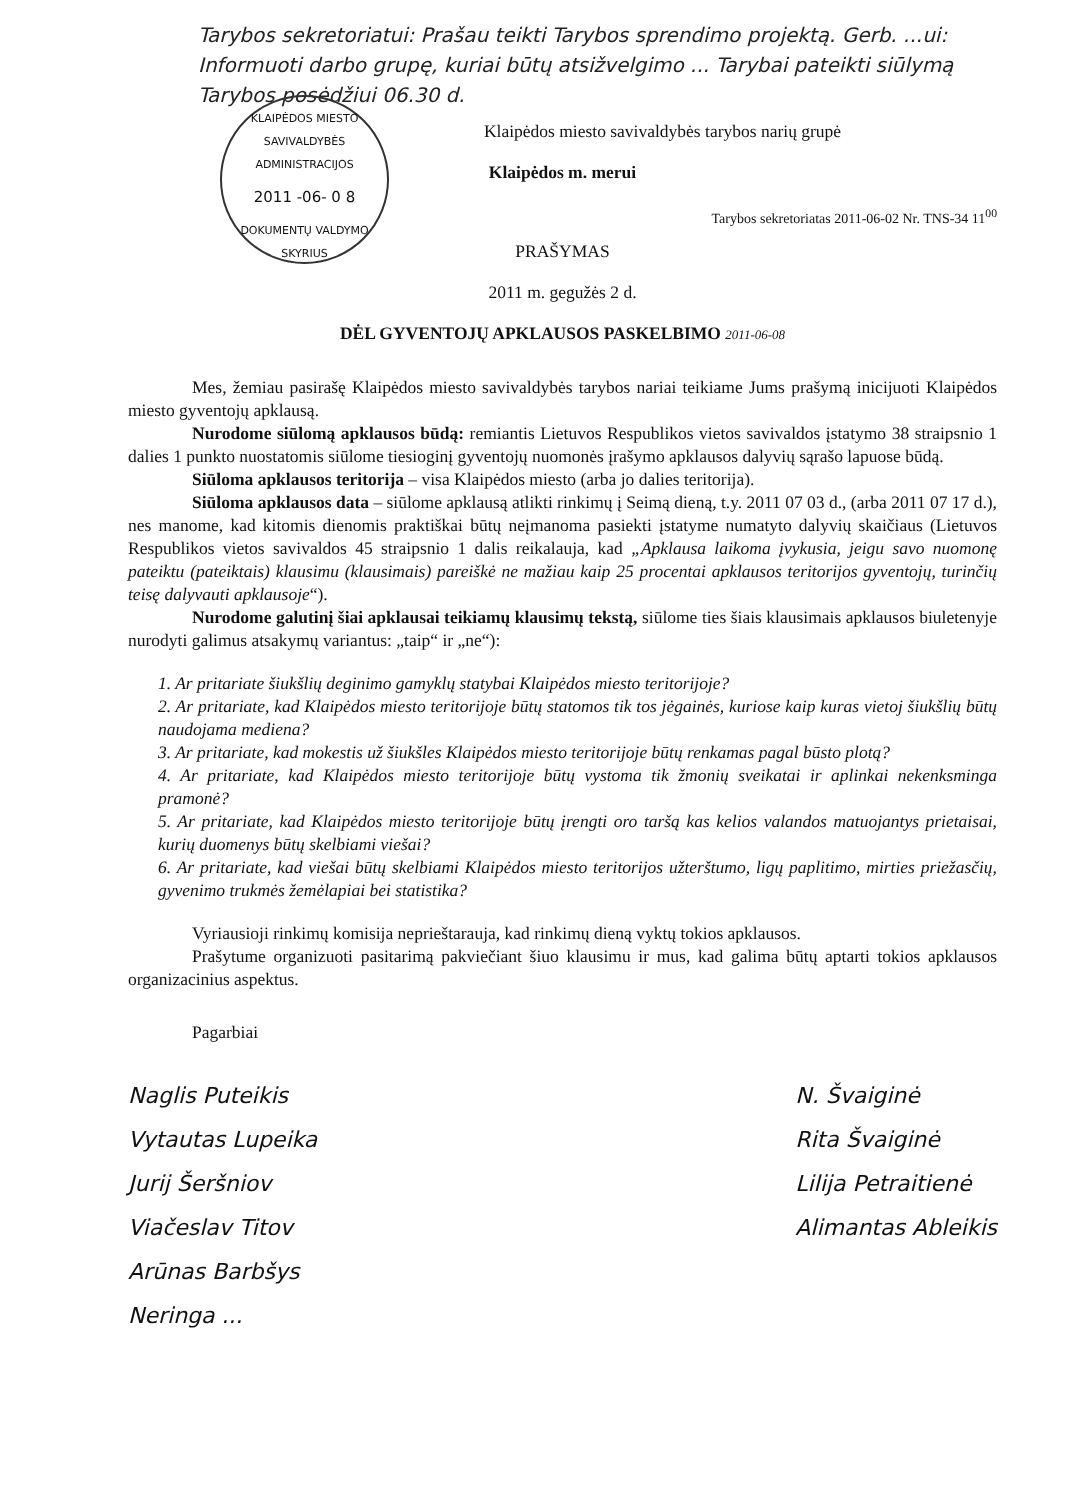Tarybos sekretoriatui: Prašau teikti Tarybos sprendimo projektą. Gerb. ...ui: Informuoti darbo grupę, kuriai būtų atsižvelgimo ... Tarybai pateikti siūlymą Tarybos posėdžiui 06.30 d.
KLAIPĖDOS MIESTO SAVIVALDYBĖS ADMINISTRACIJOS
2011 -06- 0 8
DOKUMENTŲ VALDYMO SKYRIUS
Klaipėdos miesto savivaldybės tarybos narių grupė
Klaipėdos m. merui
Tarybos sekretoriatas 2011-06-02 Nr. TNS-34 11<sup>00</sup>
PRAŠYMAS
2011 m. gegužės 2 d.
DĖL GYVENTOJŲ APKLAUSOS PASKELBIMO 2011-06-08
Mes, žemiau pasirašę Klaipėdos miesto savivaldybės tarybos nariai teikiame Jums prašymą inicijuoti Klaipėdos miesto gyventojų apklausą.
Nurodome siūlomą apklausos būdą: remiantis Lietuvos Respublikos vietos savivaldos įstatymo 38 straipsnio 1 dalies 1 punkto nuostatomis siūlome tiesioginį gyventojų nuomonės įrašymo apklausos dalyvių sąrašo lapuose būdą.
Siūloma apklausos teritorija – visa Klaipėdos miesto (arba jo dalies teritorija).
Siūloma apklausos data – siūlome apklausą atlikti rinkimų į Seimą dieną, t.y. 2011 07 03 d., (arba 2011 07 17 d.), nes manome, kad kitomis dienomis praktiškai būtų neįmanoma pasiekti įstatyme numatyto dalyvių skaičiaus (Lietuvos Respublikos vietos savivaldos 45 straipsnio 1 dalis reikalauja, kad „Apklausa laikoma įvykusia, jeigu savo nuomonę pateiktu (pateiktais) klausimu (klausimais) pareiškė ne mažiau kaip 25 procentai apklausos teritorijos gyventojų, turinčių teisę dalyvauti apklausoje“).
Nurodome galutinį šiai apklausai teikiamų klausimų tekstą, siūlome ties šiais klausimais apklausos biuletenyje nurodyti galimus atsakymų variantus: „taip“ ir „ne“):
1. Ar pritariate šiukšlių deginimo gamyklų statybai Klaipėdos miesto teritorijoje?
2. Ar pritariate, kad Klaipėdos miesto teritorijoje būtų statomos tik tos jėgainės, kuriose kaip kuras vietoj šiukšlių būtų naudojama mediena?
3. Ar pritariate, kad mokestis už šiukšles Klaipėdos miesto teritorijoje būtų renkamas pagal būsto plotą?
4. Ar pritariate, kad Klaipėdos miesto teritorijoje būtų vystoma tik žmonių sveikatai ir aplinkai nekenksminga pramonė?
5. Ar pritariate, kad Klaipėdos miesto teritorijoje būtų įrengti oro taršą kas kelios valandos matuojantys prietaisai, kurių duomenys būtų skelbiami viešai?
6. Ar pritariate, kad viešai būtų skelbiami Klaipėdos miesto teritorijos užterštumo, ligų paplitimo, mirties priežasčių, gyvenimo trukmės žemėlapiai bei statistika?
Vyriausioji rinkimų komisija neprieštarauja, kad rinkimų dieną vyktų tokios apklausos.
Prašytume organizuoti pasitarimą pakviečiant šiuo klausimu ir mus, kad galima būtų aptarti tokios apklausos organizacinius aspektus.
Pagarbiai
Naglis Puteikis
Vytautas Lupeika
Jurij Šeršniov
Viačeslav Titov
Arūnas Barbšys
Neringa ...
N. Švaiginė
Rita Švaiginė
Lilija Petraitienė
Alimantas Ableikis